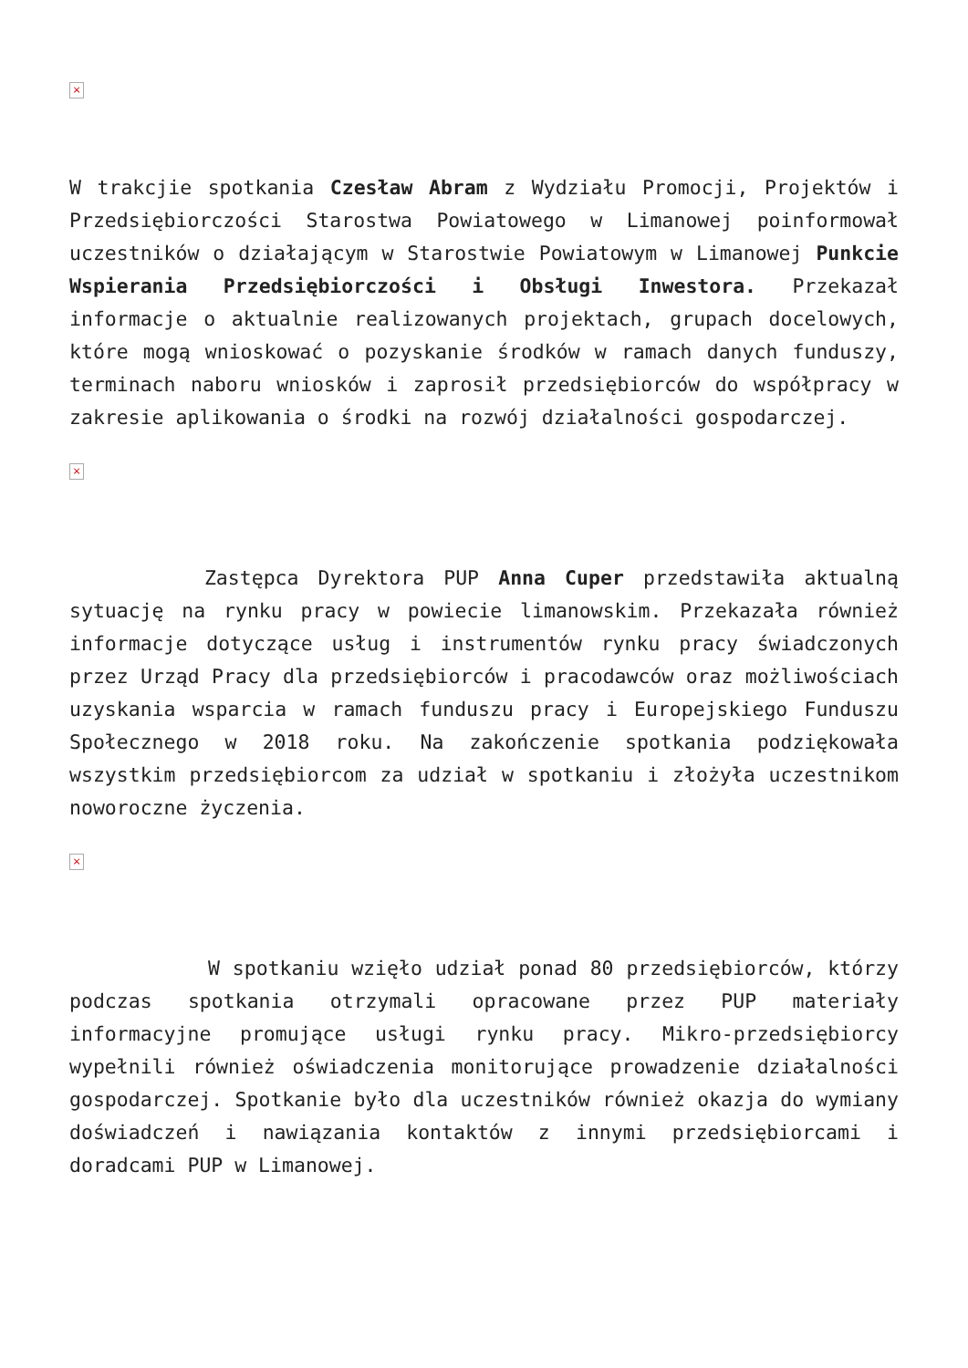×
W trakcjie spotkania Czesław Abram z Wydziału Promocji, Projektów i Przedsiębiorczości Starostwa Powiatowego w Limanowej poinformował uczestników o działającym w Starostwie Powiatowym w Limanowej Punkcie Wspierania Przedsiębiorczości i Obsługi Inwestora. Przekazał informacje o aktualnie realizowanych projektach, grupach docelowych, które mogą wnioskować o pozyskanie środków w ramach danych funduszy, terminach naboru wniosków i zaprosił przedsiębiorców do współpracy w zakresie aplikowania o środki na rozwój działalności gospodarczej.
×
Zastępca Dyrektora PUP Anna Cuper przedstawiła aktualną sytuację na rynku pracy w powiecie limanowskim. Przekazała również informacje dotyczące usług i instrumentów rynku pracy świadczonych przez Urząd Pracy dla przedsiębiorców i pracodawców oraz możliwościach uzyskania wsparcia w ramach funduszu pracy i Europejskiego Funduszu Społecznego w 2018 roku. Na zakończenie spotkania podziękowała wszystkim przedsiębiorcom za udział w spotkaniu i złożyła uczestnikom noworoczne życzenia.
×
W spotkaniu wzięło udział ponad 80 przedsiębiorców, którzy podczas spotkania otrzymali opracowane przez PUP materiały informacyjne promujące usługi rynku pracy. Mikro-przedsiębiorcy wypełnili również oświadczenia monitorujące prowadzenie działalności gospodarczej. Spotkanie było dla uczestników również okazja do wymiany doświadczeń i nawiązania kontaktów z innymi przedsiębiorcami i doradcami PUP w Limanowej.